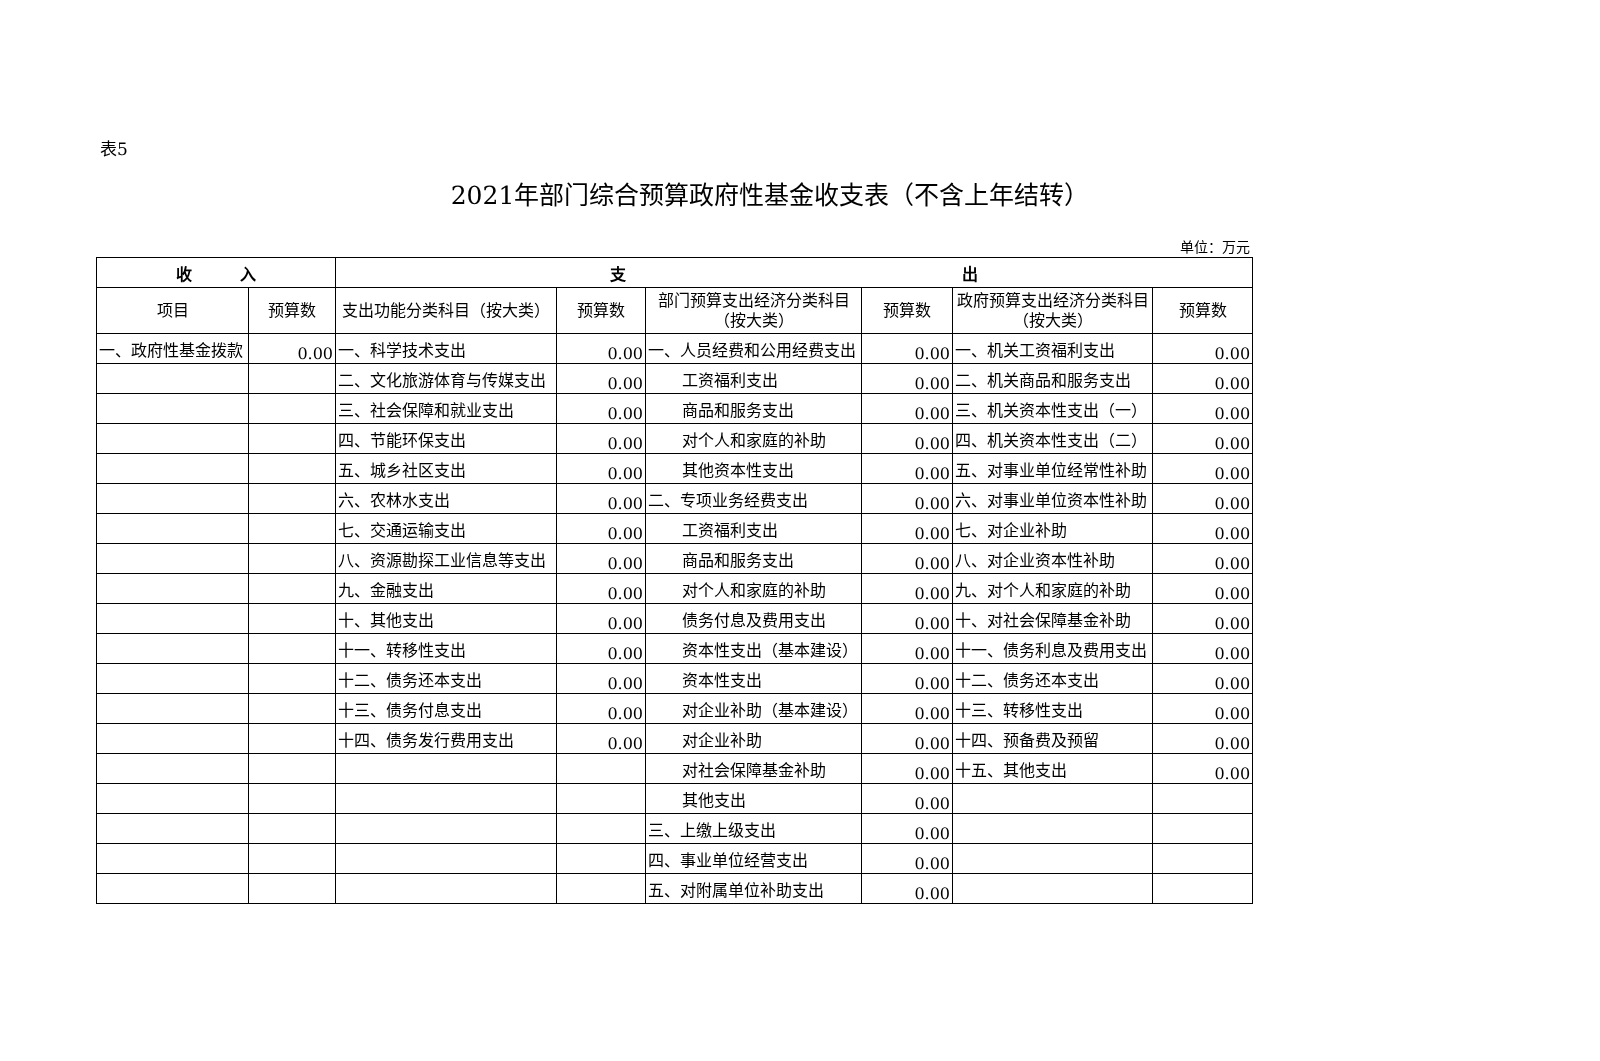表5
2021年部门综合预算政府性基金收支表（不含上年结转）
单位：万元
| 收 入 | | 支 出 | | | | | |
| --- | --- | --- | --- | --- | --- | --- | --- |
| 项目 | 预算数 | 支出功能分类科目（按大类） | 预算数 | 部门预算支出经济分类科目（按大类） | 预算数 | 政府预算支出经济分类科目（按大类） | 预算数 |
| 一、政府性基金拨款 | 0.00 | 一、科学技术支出 | 0.00 | 一、人员经费和公用经费支出 | 0.00 | 一、机关工资福利支出 | 0.00 |
| | | 二、文化旅游体育与传媒支出 | 0.00 | 工资福利支出 | 0.00 | 二、机关商品和服务支出 | 0.00 |
| | | 三、社会保障和就业支出 | 0.00 | 商品和服务支出 | 0.00 | 三、机关资本性支出（一） | 0.00 |
| | | 四、节能环保支出 | 0.00 | 对个人和家庭的补助 | 0.00 | 四、机关资本性支出（二） | 0.00 |
| | | 五、城乡社区支出 | 0.00 | 其他资本性支出 | 0.00 | 五、对事业单位经常性补助 | 0.00 |
| | | 六、农林水支出 | 0.00 | 二、专项业务经费支出 | 0.00 | 六、对事业单位资本性补助 | 0.00 |
| | | 七、交通运输支出 | 0.00 | 工资福利支出 | 0.00 | 七、对企业补助 | 0.00 |
| | | 八、资源勘探工业信息等支出 | 0.00 | 商品和服务支出 | 0.00 | 八、对企业资本性补助 | 0.00 |
| | | 九、金融支出 | 0.00 | 对个人和家庭的补助 | 0.00 | 九、对个人和家庭的补助 | 0.00 |
| | | 十、其他支出 | 0.00 | 债务付息及费用支出 | 0.00 | 十、对社会保障基金补助 | 0.00 |
| | | 十一、转移性支出 | 0.00 | 资本性支出（基本建设） | 0.00 | 十一、债务利息及费用支出 | 0.00 |
| | | 十二、债务还本支出 | 0.00 | 资本性支出 | 0.00 | 十二、债务还本支出 | 0.00 |
| | | 十三、债务付息支出 | 0.00 | 对企业补助（基本建设） | 0.00 | 十三、转移性支出 | 0.00 |
| | | 十四、债务发行费用支出 | 0.00 | 对企业补助 | 0.00 | 十四、预备费及预留 | 0.00 |
| | | | | 对社会保障基金补助 | 0.00 | 十五、其他支出 | 0.00 |
| | | | | 其他支出 | 0.00 | | |
| | | | | 三、上缴上级支出 | 0.00 | | |
| | | | | 四、事业单位经营支出 | 0.00 | | |
| | | | | 五、对附属单位补助支出 | 0.00 | | |